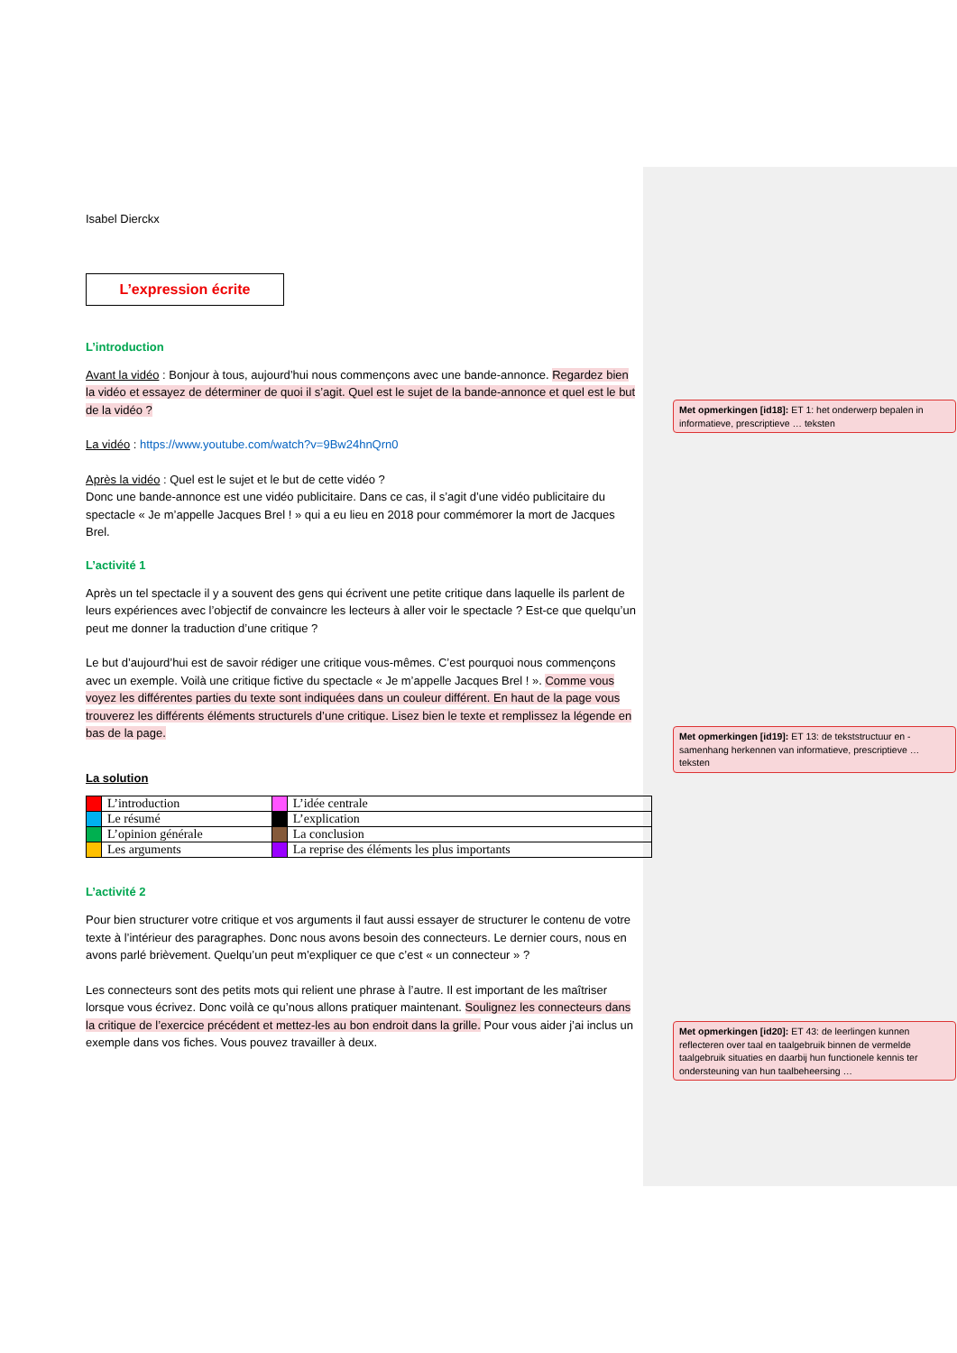Isabel Dierckx
L’expression écrite
L’introduction
Avant la vidéo : Bonjour à tous, aujourd’hui nous commençons avec une bande-annonce. Regardez bien la vidéo et essayez de déterminer de quoi il s’agit. Quel est le sujet de la bande-annonce et quel est le but de la vidéo ?
La vidéo : https://www.youtube.com/watch?v=9Bw24hnQrn0
Après la vidéo : Quel est le sujet et le but de cette vidéo ?
Donc une bande-annonce est une vidéo publicitaire. Dans ce cas, il s’agit d’une vidéo publicitaire du spectacle « Je m’appelle Jacques Brel ! » qui a eu lieu en 2018 pour commémorer la mort de Jacques Brel.
L’activité 1
Après un tel spectacle il y a souvent des gens qui écrivent une petite critique dans laquelle ils parlent de leurs expériences avec l’objectif de convaincre les lecteurs à aller voir le spectacle ? Est-ce que quelqu’un peut me donner la traduction d’une critique ?
Le but d’aujourd’hui est de savoir rédiger une critique vous-mêmes. C’est pourquoi nous commençons avec un exemple. Voilà une critique fictive du spectacle « Je m’appelle Jacques Brel ! ». Comme vous voyez les différentes parties du texte sont indiquées dans un couleur différent. En haut de la page vous trouverez les différents éléments structurels d’une critique. Lisez bien le texte et remplissez la légende en bas de la page.
La solution
| | L’introduction | | L’idée centrale |
| | Le résumé | | L’explication |
| | L’opinion générale | | La conclusion |
| | Les arguments | | La reprise des éléments les plus importants |
L’activité 2
Pour bien structurer votre critique et vos arguments il faut aussi essayer de structurer le contenu de votre texte à l’intérieur des paragraphes. Donc nous avons besoin des connecteurs. Le dernier cours, nous en avons parlé brièvement. Quelqu’un peut m’expliquer ce que c’est « un connecteur » ?
Les connecteurs sont des petits mots qui relient une phrase à l’autre. Il est important de les maîtriser lorsque vous écrivez. Donc voilà ce qu’nous allons pratiquer maintenant. Soulignez les connecteurs dans la critique de l’exercice précédent et mettez-les au bon endroit dans la grille. Pour vous aider j’ai inclus un exemple dans vos fiches. Vous pouvez travailler à deux.
Met opmerkingen [id18]: ET 1: het onderwerp bepalen in informatieve, prescriptieve … teksten
Met opmerkingen [id19]: ET 13: de tekststructuur en -samenhang herkennen van informatieve, prescriptieve … teksten
Met opmerkingen [id20]: ET 43: de leerlingen kunnen reflecteren over taal en taalgebruik binnen de vermelde taalgebruik situaties en daarbij hun functionele kennis ter ondersteuning van hun taalbeheersing …